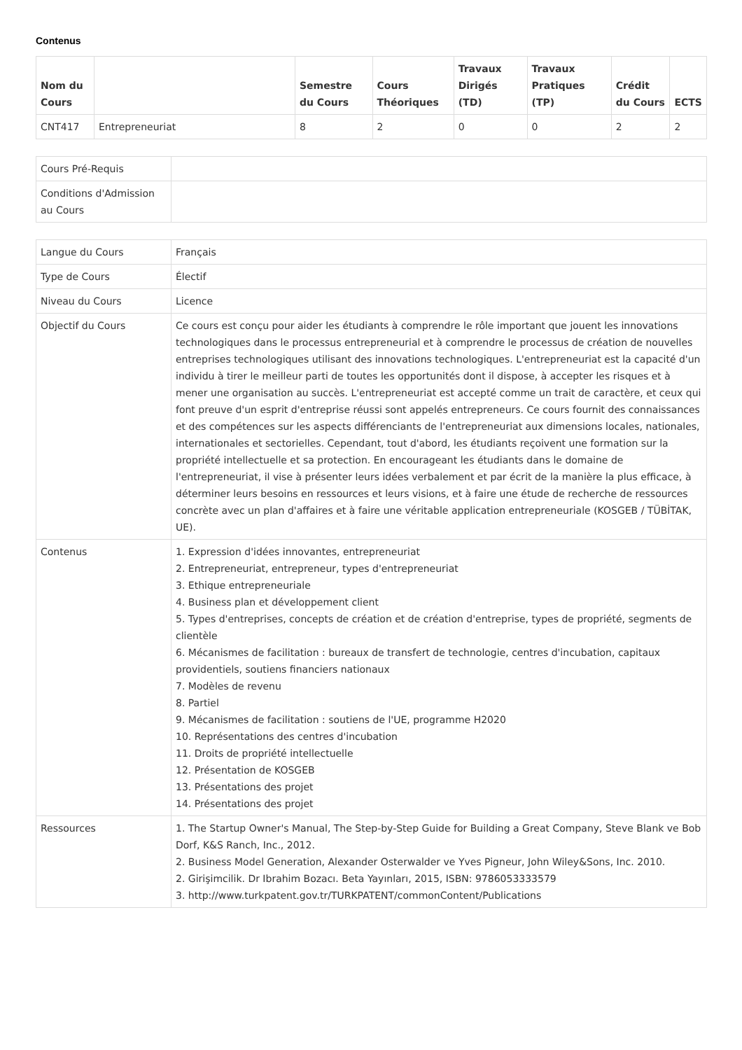Contenus
| Nom du Cours | | Semestre du Cours | Cours Théoriques | Travaux Dirigés (TD) | Travaux Pratiques (TP) | Crédit du Cours | ECTS |
| --- | --- | --- | --- | --- | --- | --- | --- |
| CNT417 | Entrepreneuriat | 8 | 2 | 0 | 0 | 2 | 2 |
| Cours Pré-Requis | |
| Conditions d'Admission au Cours | |
| Langue du Cours | Français |
| Type de Cours | Électif |
| Niveau du Cours | Licence |
| Objectif du Cours | Ce cours est conçu pour aider les étudiants à comprendre le rôle important que jouent les innovations technologiques dans le processus entrepreneurial et à comprendre le processus de création de nouvelles entreprises technologiques utilisant des innovations technologiques. L'entrepreneuriat est la capacité d'un individu à tirer le meilleur parti de toutes les opportunités dont il dispose, à accepter les risques et à mener une organisation au succès. L'entrepreneuriat est accepté comme un trait de caractère, et ceux qui font preuve d'un esprit d'entreprise réussi sont appelés entrepreneurs. Ce cours fournit des connaissances et des compétences sur les aspects différenciants de l'entrepreneuriat aux dimensions locales, nationales, internationales et sectorielles. Cependant, tout d'abord, les étudiants reçoivent une formation sur la propriété intellectuelle et sa protection. En encourageant les étudiants dans le domaine de l'entrepreneuriat, il vise à présenter leurs idées verbalement et par écrit de la manière la plus efficace, à déterminer leurs besoins en ressources et leurs visions, et à faire une étude de recherche de ressources concrète avec un plan d'affaires et à faire une véritable application entrepreneuriale (KOSGEB / TÜBİTAK, UE). |
| Contenus | 1. Expression d'idées innovantes, entrepreneuriat 2. Entrepreneuriat, entrepreneur, types d'entrepreneuriat 3. Ethique entrepreneuriale 4. Business plan et développement client 5. Types d'entreprises, concepts de création et de création d'entreprise, types de propriété, segments de clientèle 6. Mécanismes de facilitation : bureaux de transfert de technologie, centres d'incubation, capitaux providentiels, soutiens financiers nationaux 7. Modèles de revenu 8. Partiel 9. Mécanismes de facilitation : soutiens de l'UE, programme H2020 10. Représentations des centres d'incubation 11. Droits de propriété intellectuelle 12. Présentation de KOSGEB 13. Présentations des projet 14. Présentations des projet |
| Ressources | 1. The Startup Owner's Manual, The Step-by-Step Guide for Building a Great Company, Steve Blank ve Bob Dorf, K&S Ranch, Inc., 2012. 2. Business Model Generation, Alexander Osterwalder ve Yves Pigneur, John Wiley&Sons, Inc. 2010. 2. Girişimcilik. Dr Ibrahim Bozacı. Beta Yayınları, 2015, ISBN: 9786053333579 3. http://www.turkpatent.gov.tr/TURKPATENT/commonContent/Publications |